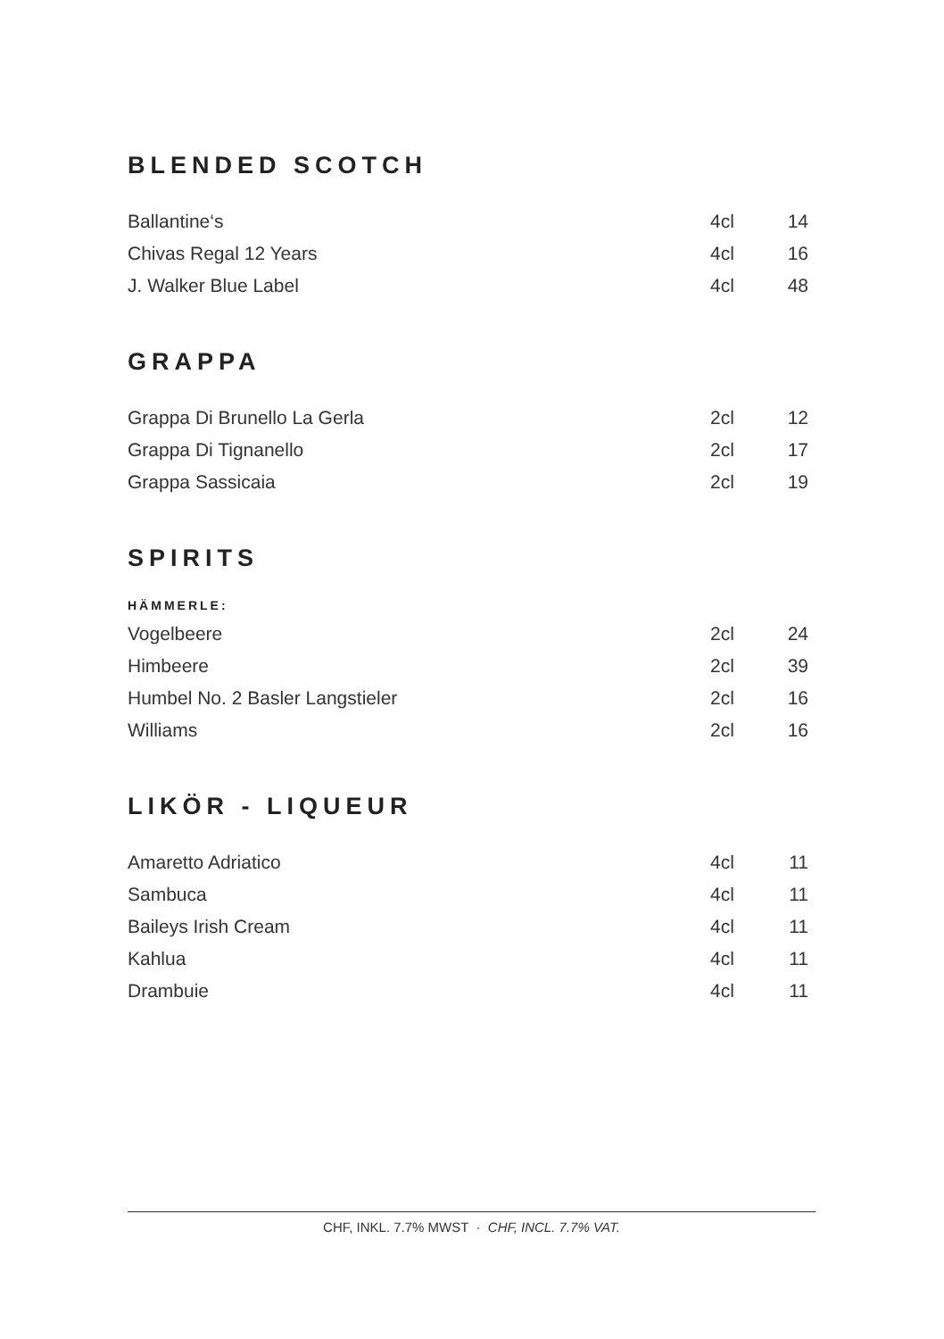BLENDED SCOTCH
| Ballantine‘s | 4cl | 14 |
| Chivas Regal 12 Years | 4cl | 16 |
| J. Walker Blue Label | 4cl | 48 |
GRAPPA
| Grappa Di Brunello La Gerla | 2cl | 12 |
| Grappa Di Tignanello | 2cl | 17 |
| Grappa Sassicaia | 2cl | 19 |
SPIRITS
HÄMMERLE:
| Vogelbeere | 2cl | 24 |
| Himbeere | 2cl | 39 |
| Humbel No. 2 Basler Langstieler | 2cl | 16 |
| Williams | 2cl | 16 |
LIKÖR - LIQUEUR
| Amaretto Adriatico | 4cl | 11 |
| Sambuca | 4cl | 11 |
| Baileys Irish Cream | 4cl | 11 |
| Kahlua | 4cl | 11 |
| Drambuie | 4cl | 11 |
CHF, INKL. 7.7% MWST · CHF, INCL. 7.7% VAT.